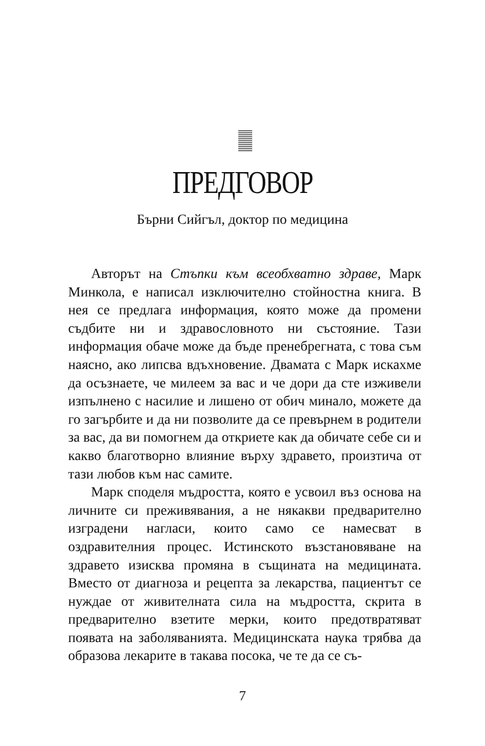ПРЕДГОВОР
Бърни Сийгъл, доктор по медицина
Авторът на Стъпки към всеобхватно здраве, Марк Минкола, е написал изключително стойностна книга. В нея се предлага информация, която може да промени съдбите ни и здравословното ни състояние. Тази информация обаче може да бъде пренебрегната, с това съм наясно, ако липсва вдъхновение. Двамата с Марк искахме да осъзнаете, че милеем за вас и че дори да сте изживели изпълнено с насилие и лишено от обич минало, можете да го загърбите и да ни позволите да се превърнем в родители за вас, да ви помогнем да откриете как да обичате себе си и какво благотворно влияние върху здравето, произтича от тази любов към нас самите.
Марк споделя мъдростта, която е усвоил въз основа на личните си преживявания, а не някакви предварително изградени нагласи, които само се намесват в оздравителния процес. Истинското възстановяване на здравето изисква промяна в същината на медицината. Вместо от диагноза и рецепта за лекарства, пациентът се нуждае от живителната сила на мъдростта, скрита в предварително взетите мерки, които предотвратяват появата на заболяванията. Медицинската наука трябва да образова лекарите в такава посока, че те да се съ-
7